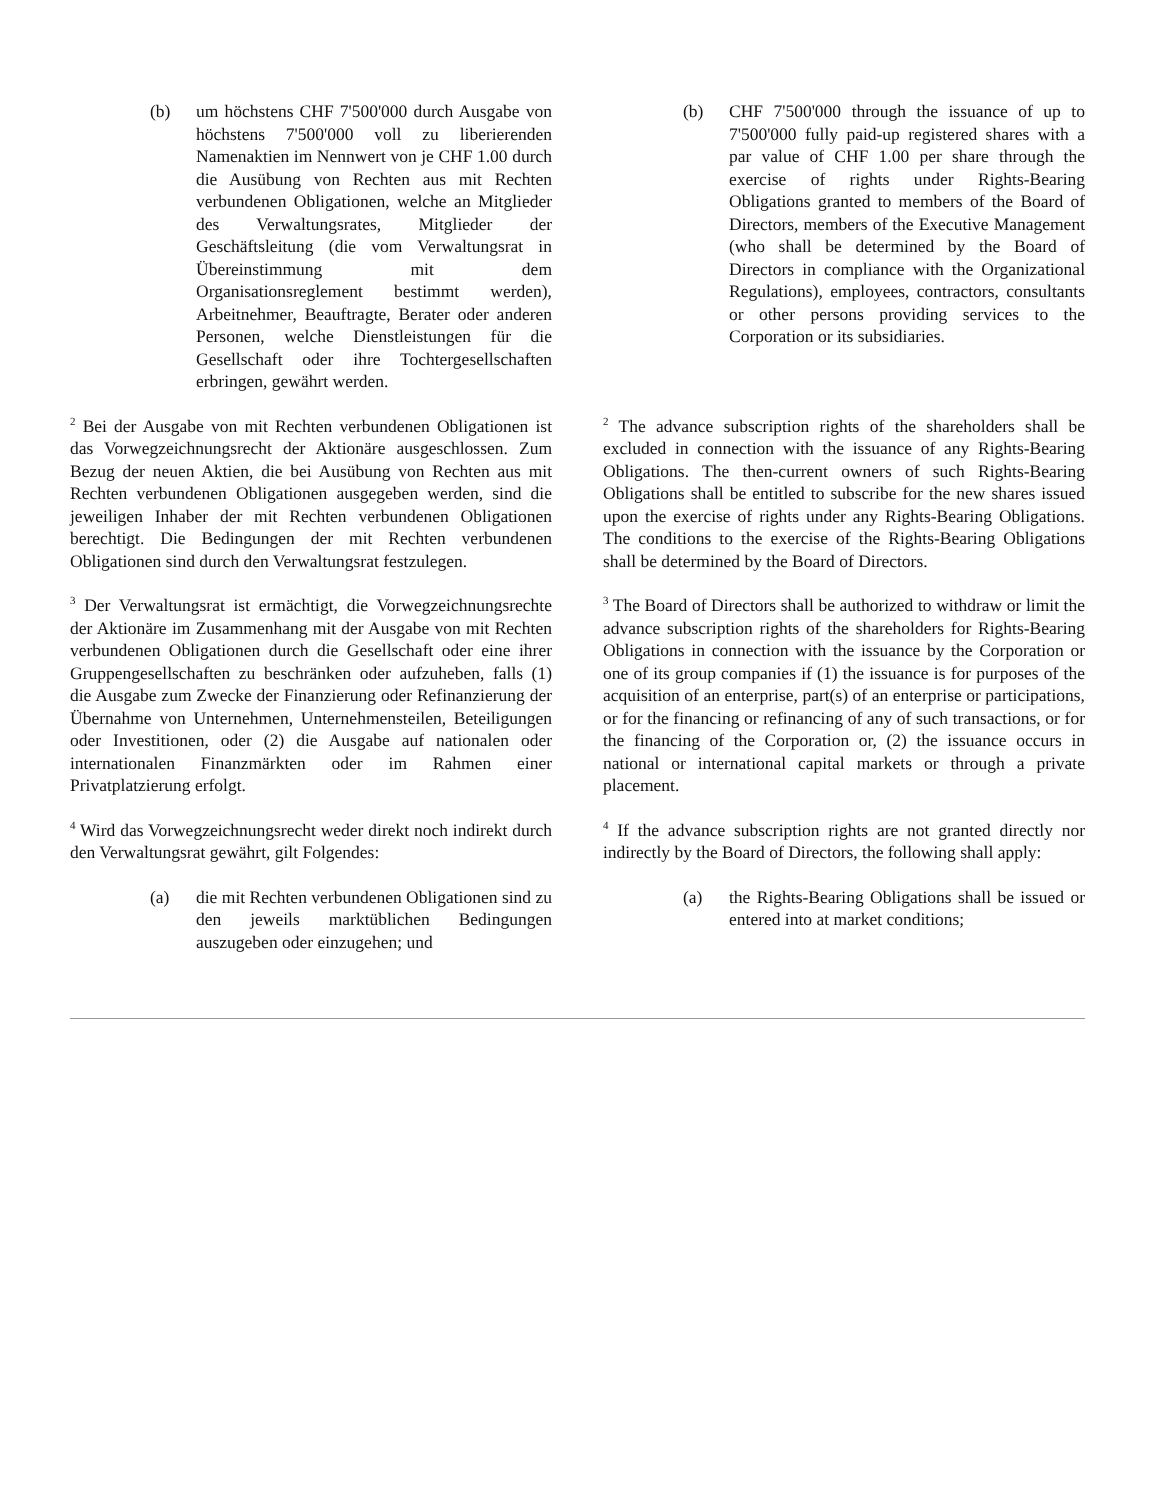(b) um höchstens CHF 7'500'000 durch Ausgabe von höchstens 7'500'000 voll zu liberierenden Namenaktien im Nennwert von je CHF 1.00 durch die Ausübung von Rechten aus mit Rechten verbundenen Obligationen, welche an Mitglieder des Verwaltungsrates, Mitglieder der Geschäftsleitung (die vom Verwaltungsrat in Übereinstimmung mit dem Organisationsreglement bestimmt werden), Arbeitnehmer, Beauftragte, Berater oder anderen Personen, welche Dienstleistungen für die Gesellschaft oder ihre Tochtergesellschaften erbringen, gewährt werden.
(b) CHF 7'500'000 through the issuance of up to 7'500'000 fully paid-up registered shares with a par value of CHF 1.00 per share through the exercise of rights under Rights-Bearing Obligations granted to members of the Board of Directors, members of the Executive Management (who shall be determined by the Board of Directors in compliance with the Organizational Regulations), employees, contractors, consultants or other persons providing services to the Corporation or its subsidiaries.
<sup>2</sup> Bei der Ausgabe von mit Rechten verbundenen Obligationen ist das Vorwegzeichnungsrecht der Aktionäre ausgeschlossen. Zum Bezug der neuen Aktien, die bei Ausübung von Rechten aus mit Rechten verbundenen Obligationen ausgegeben werden, sind die jeweiligen Inhaber der mit Rechten verbundenen Obligationen berechtigt. Die Bedingungen der mit Rechten verbundenen Obligationen sind durch den Verwaltungsrat festzulegen.
<sup>2</sup> The advance subscription rights of the shareholders shall be excluded in connection with the issuance of any Rights-Bearing Obligations. The then-current owners of such Rights-Bearing Obligations shall be entitled to subscribe for the new shares issued upon the exercise of rights under any Rights-Bearing Obligations. The conditions to the exercise of the Rights-Bearing Obligations shall be determined by the Board of Directors.
<sup>3</sup> Der Verwaltungsrat ist ermächtigt, die Vorwegzeichnungsrechte der Aktionäre im Zusammenhang mit der Ausgabe von mit Rechten verbundenen Obligationen durch die Gesellschaft oder eine ihrer Gruppengesellschaften zu beschränken oder aufzuheben, falls (1) die Ausgabe zum Zwecke der Finanzierung oder Refinanzierung der Übernahme von Unternehmen, Unternehmensteilen, Beteiligungen oder Investitionen, oder (2) die Ausgabe auf nationalen oder internationalen Finanzmärkten oder im Rahmen einer Privatplatzierung erfolgt.
<sup>3</sup> The Board of Directors shall be authorized to withdraw or limit the advance subscription rights of the shareholders for Rights-Bearing Obligations in connection with the issuance by the Corporation or one of its group companies if (1) the issuance is for purposes of the acquisition of an enterprise, part(s) of an enterprise or participations, or for the financing or refinancing of any of such transactions, or for the financing of the Corporation or, (2) the issuance occurs in national or international capital markets or through a private placement.
<sup>4</sup> Wird das Vorwegzeichnungsrecht weder direkt noch indirekt durch den Verwaltungsrat gewährt, gilt Folgendes:
<sup>4</sup> If the advance subscription rights are not granted directly nor indirectly by the Board of Directors, the following shall apply:
(a) die mit Rechten verbundenen Obligationen sind zu den jeweils marktüblichen Bedingungen auszugeben oder einzugehen; und
(a) the Rights-Bearing Obligations shall be issued or entered into at market conditions;